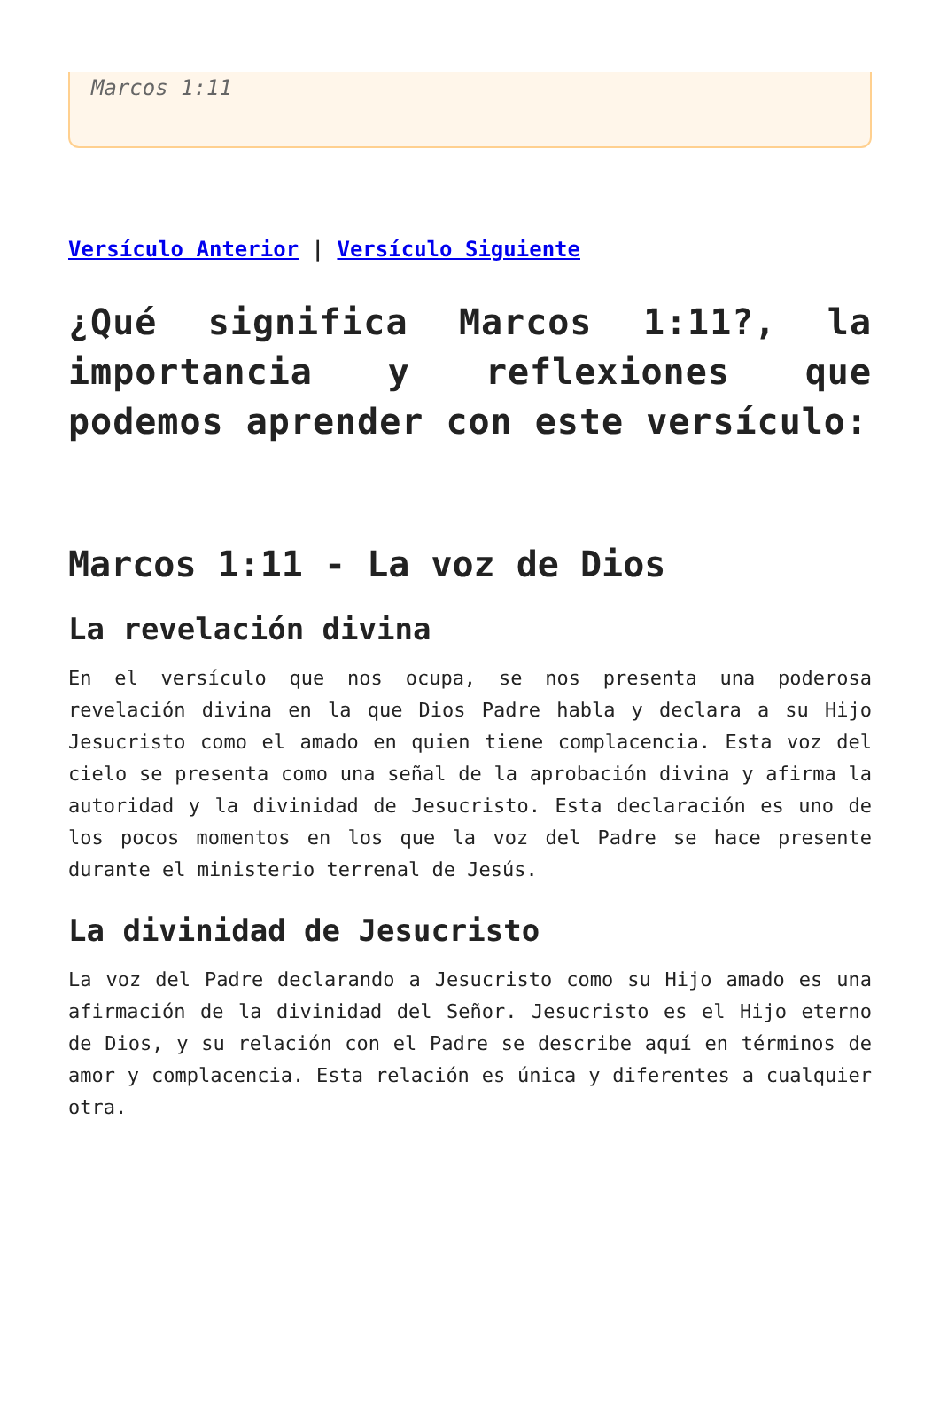Marcos 1:11
Versículo Anterior | Versículo Siguiente
¿Qué significa Marcos 1:11?, la importancia y reflexiones que podemos aprender con este versículo:
Marcos 1:11 - La voz de Dios
La revelación divina
En el versículo que nos ocupa, se nos presenta una poderosa revelación divina en la que Dios Padre habla y declara a su Hijo Jesucristo como el amado en quien tiene complacencia. Esta voz del cielo se presenta como una señal de la aprobación divina y afirma la autoridad y la divinidad de Jesucristo. Esta declaración es uno de los pocos momentos en los que la voz del Padre se hace presente durante el ministerio terrenal de Jesús.
La divinidad de Jesucristo
La voz del Padre declarando a Jesucristo como su Hijo amado es una afirmación de la divinidad del Señor. Jesucristo es el Hijo eterno de Dios, y su relación con el Padre se describe aquí en términos de amor y complacencia. Esta relación es única y diferentes a cualquier otra.